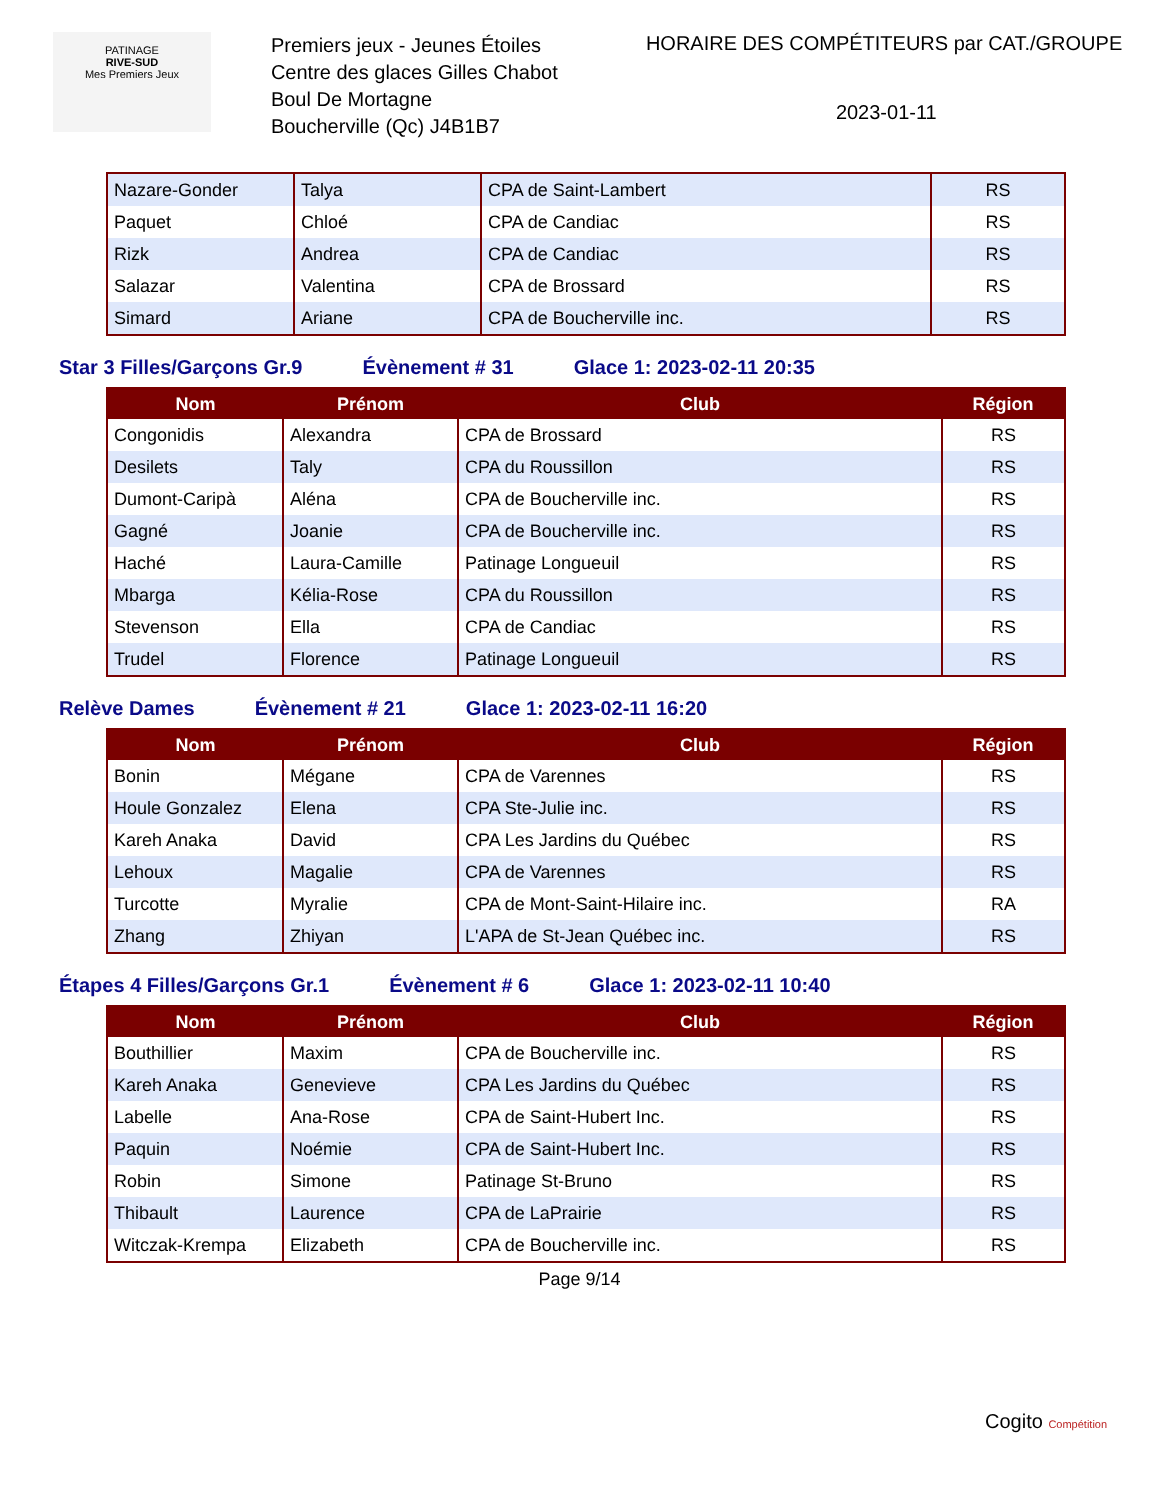PATINAGE
RIVE-SUD
Mes Premiers Jeux
Premiers jeux - Jeunes Étoiles
Centre des glaces Gilles Chabot
Boul De Mortagne
Boucherville (Qc) J4B1B7
HORAIRE DES COMPÉTITEURS par CAT./GROUPE
2023-01-11
| Nazare-Gonder | Talya | CPA de Saint-Lambert | RS |
| Paquet | Chloé | CPA de Candiac | RS |
| Rizk | Andrea | CPA de Candiac | RS |
| Salazar | Valentina | CPA de Brossard | RS |
| Simard | Ariane | CPA de Boucherville inc. | RS |
Star 3 Filles/Garçons Gr.9 Évènement # 31 Glace 1: 2023-02-11 20:35
| Nom | Prénom | Club | Région |
| --- | --- | --- | --- |
| Congonidis | Alexandra | CPA de Brossard | RS |
| Desilets | Taly | CPA du Roussillon | RS |
| Dumont-Caripà | Aléna | CPA de Boucherville inc. | RS |
| Gagné | Joanie | CPA de Boucherville inc. | RS |
| Haché | Laura-Camille | Patinage Longueuil | RS |
| Mbarga | Kélia-Rose | CPA du Roussillon | RS |
| Stevenson | Ella | CPA de Candiac | RS |
| Trudel | Florence | Patinage Longueuil | RS |
Relève Dames Évènement # 21 Glace 1: 2023-02-11 16:20
| Nom | Prénom | Club | Région |
| --- | --- | --- | --- |
| Bonin | Mégane | CPA de Varennes | RS |
| Houle Gonzalez | Elena | CPA Ste-Julie inc. | RS |
| Kareh Anaka | David | CPA Les Jardins du Québec | RS |
| Lehoux | Magalie | CPA de Varennes | RS |
| Turcotte | Myralie | CPA de Mont-Saint-Hilaire inc. | RA |
| Zhang | Zhiyan | L'APA de St-Jean Québec inc. | RS |
Étapes 4 Filles/Garçons Gr.1 Évènement # 6 Glace 1: 2023-02-11 10:40
| Nom | Prénom | Club | Région |
| --- | --- | --- | --- |
| Bouthillier | Maxim | CPA de Boucherville inc. | RS |
| Kareh Anaka | Genevieve | CPA Les Jardins du Québec | RS |
| Labelle | Ana-Rose | CPA de Saint-Hubert Inc. | RS |
| Paquin | Noémie | CPA de Saint-Hubert Inc. | RS |
| Robin | Simone | Patinage St-Bruno | RS |
| Thibault | Laurence | CPA de LaPrairie | RS |
| Witczak-Krempa | Elizabeth | CPA de Boucherville inc. | RS |
Page 9/14
Cogito Compétition